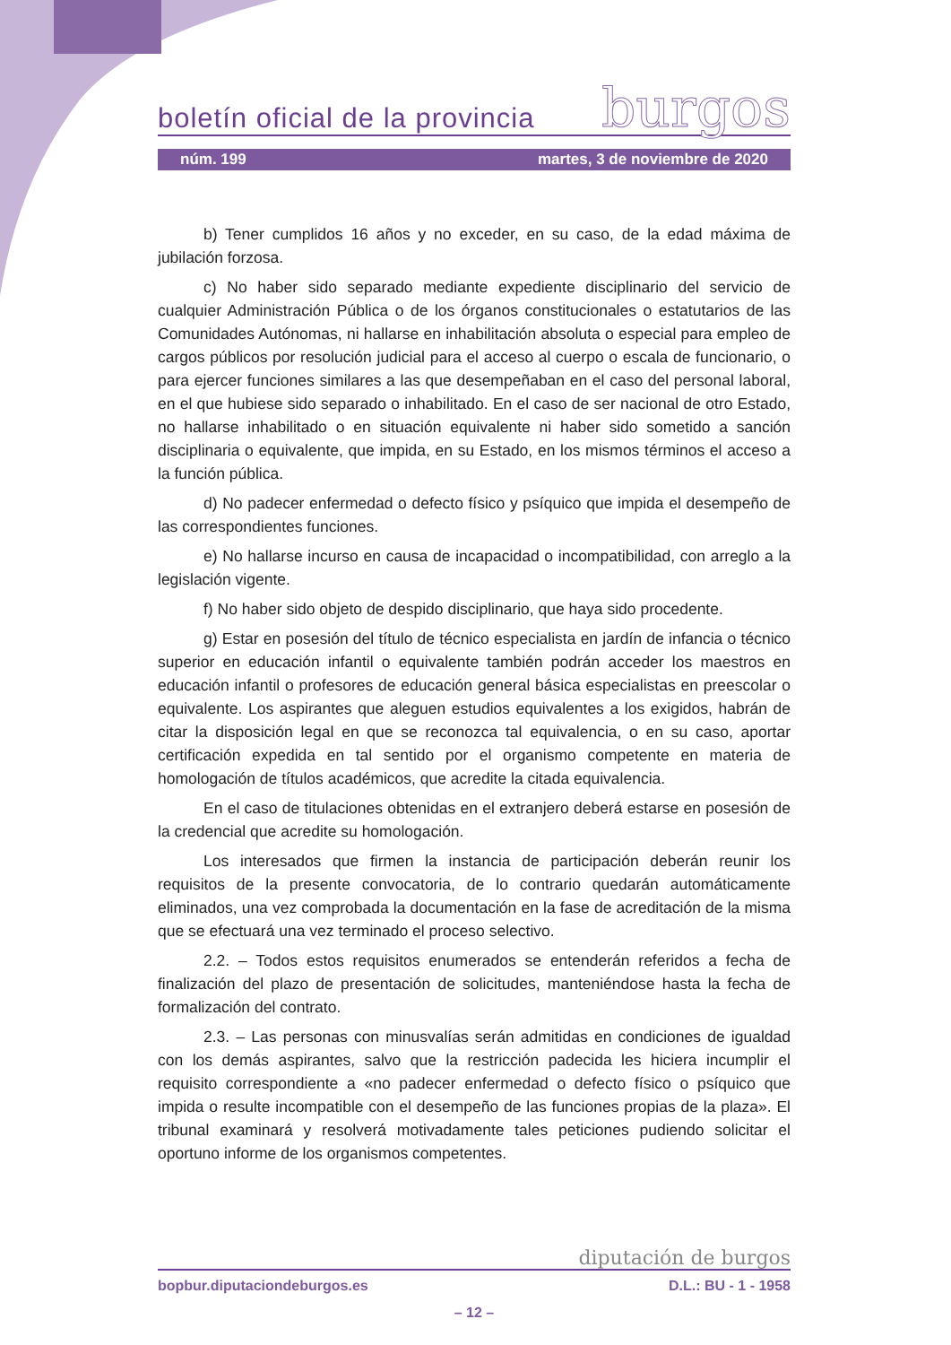boletín oficial de la provincia burgos
núm. 199 martes, 3 de noviembre de 2020
b) Tener cumplidos 16 años y no exceder, en su caso, de la edad máxima de jubilación forzosa.
c) No haber sido separado mediante expediente disciplinario del servicio de cualquier Administración Pública o de los órganos constitucionales o estatutarios de las Comunidades Autónomas, ni hallarse en inhabilitación absoluta o especial para empleo de cargos públicos por resolución judicial para el acceso al cuerpo o escala de funcionario, o para ejercer funciones similares a las que desempeñaban en el caso del personal laboral, en el que hubiese sido separado o inhabilitado. En el caso de ser nacional de otro Estado, no hallarse inhabilitado o en situación equivalente ni haber sido sometido a sanción disciplinaria o equivalente, que impida, en su Estado, en los mismos términos el acceso a la función pública.
d) No padecer enfermedad o defecto físico y psíquico que impida el desempeño de las correspondientes funciones.
e) No hallarse incurso en causa de incapacidad o incompatibilidad, con arreglo a la legislación vigente.
f) No haber sido objeto de despido disciplinario, que haya sido procedente.
g) Estar en posesión del título de técnico especialista en jardín de infancia o técnico superior en educación infantil o equivalente también podrán acceder los maestros en educación infantil o profesores de educación general básica especialistas en preescolar o equivalente. Los aspirantes que aleguen estudios equivalentes a los exigidos, habrán de citar la disposición legal en que se reconozca tal equivalencia, o en su caso, aportar certificación expedida en tal sentido por el organismo competente en materia de homologación de títulos académicos, que acredite la citada equivalencia.
En el caso de titulaciones obtenidas en el extranjero deberá estarse en posesión de la credencial que acredite su homologación.
Los interesados que firmen la instancia de participación deberán reunir los requisitos de la presente convocatoria, de lo contrario quedarán automáticamente eliminados, una vez comprobada la documentación en la fase de acreditación de la misma que se efectuará una vez terminado el proceso selectivo.
2.2. – Todos estos requisitos enumerados se entenderán referidos a fecha de finalización del plazo de presentación de solicitudes, manteniéndose hasta la fecha de formalización del contrato.
2.3. – Las personas con minusvalías serán admitidas en condiciones de igualdad con los demás aspirantes, salvo que la restricción padecida les hiciera incumplir el requisito correspondiente a «no padecer enfermedad o defecto físico o psíquico que impida o resulte incompatible con el desempeño de las funciones propias de la plaza». El tribunal examinará y resolverá motivadamente tales peticiones pudiendo solicitar el oportuno informe de los organismos competentes.
diputación de burgos
bopbur.diputaciondeburgos.es D.L.: BU - 1 - 1958
– 12 –